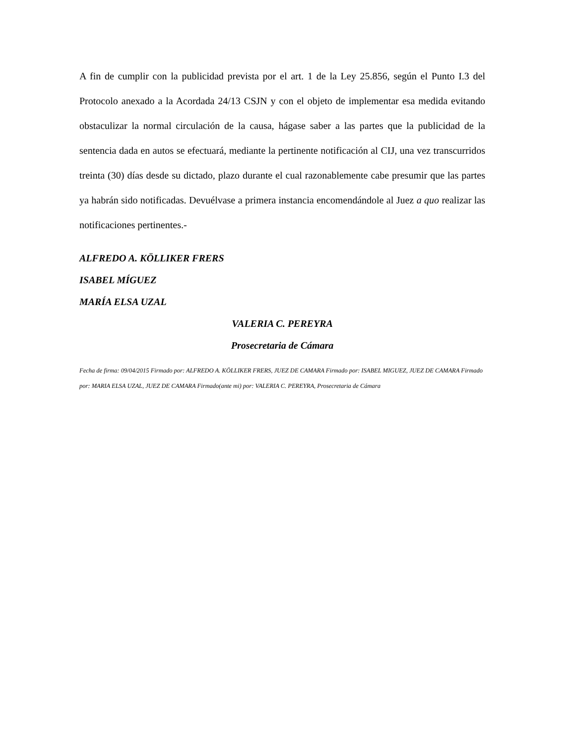A fin de cumplir con la publicidad prevista por el art. 1 de la Ley 25.856, según el Punto I.3 del Protocolo anexado a la Acordada 24/13 CSJN y con el objeto de implementar esa medida evitando obstaculizar la normal circulación de la causa, hágase saber a las partes que la publicidad de la sentencia dada en autos se efectuará, mediante la pertinente notificación al CIJ, una vez transcurridos treinta (30) días desde su dictado, plazo durante el cual razonablemente cabe presumir que las partes ya habrán sido notificadas. Devuélvase a primera instancia encomendándole al Juez a quo realizar las notificaciones pertinentes.-
ALFREDO A. KÖLLIKER FRERS
ISABEL MÍGUEZ
MARÍA ELSA UZAL
VALERIA C. PEREYRA
Prosecretaria de Cámara
Fecha de firma: 09/04/2015 Firmado por: ALFREDO A. KÖLLIKER FRERS, JUEZ DE CAMARA Firmado por: ISABEL MIGUEZ, JUEZ DE CAMARA Firmado por: MARIA ELSA UZAL, JUEZ DE CAMARA Firmado(ante mi) por: VALERIA C. PEREYRA, Prosecretaria de Cámara